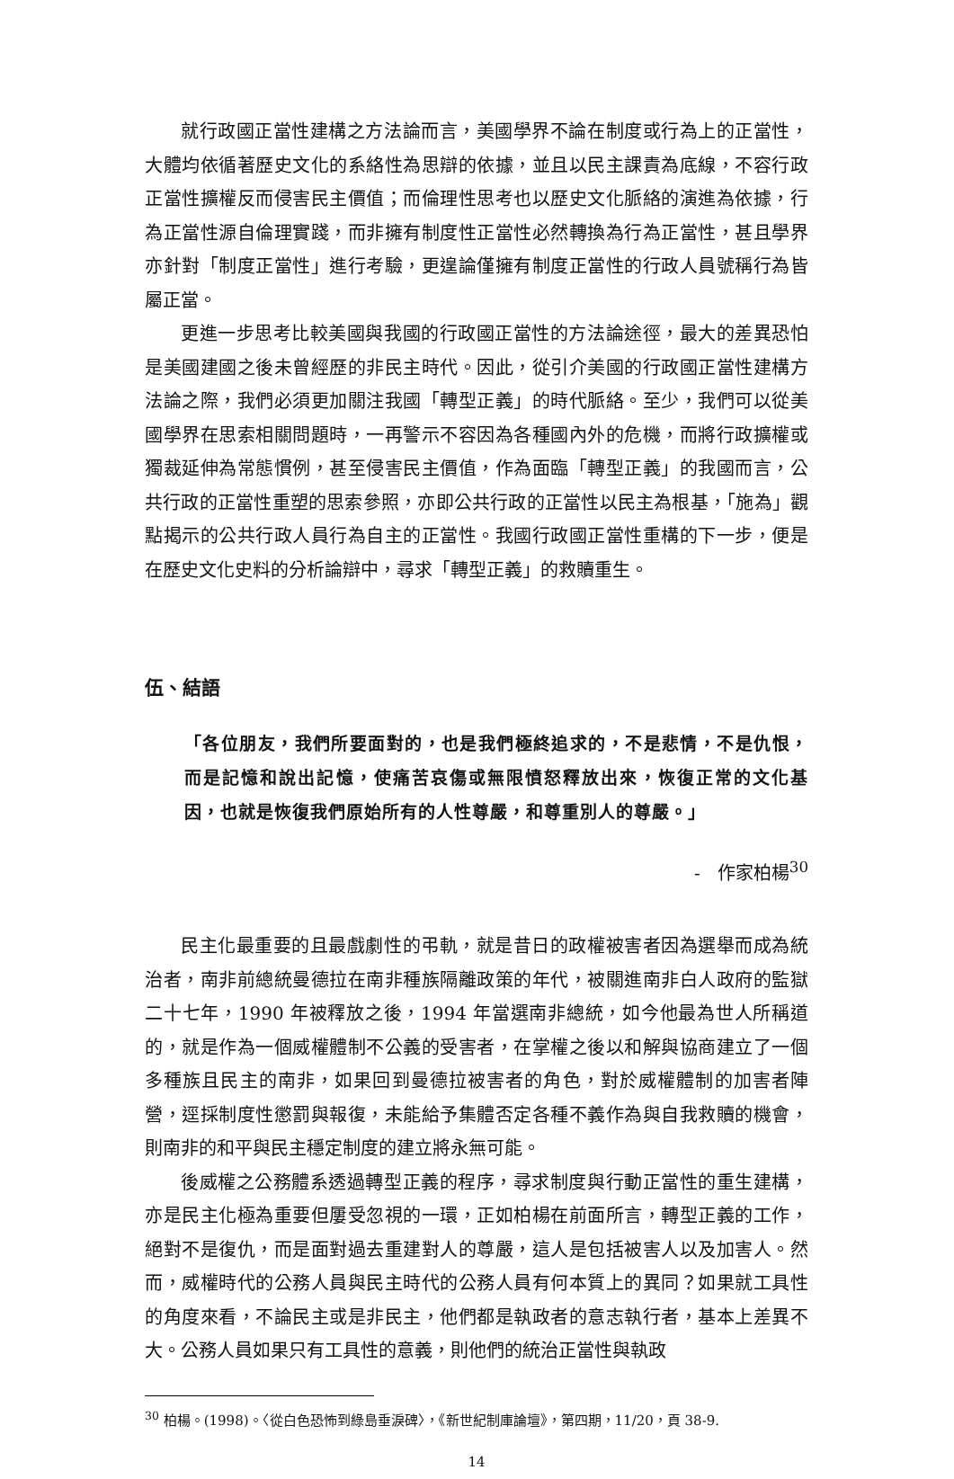就行政國正當性建構之方法論而言，美國學界不論在制度或行為上的正當性，大體均依循著歷史文化的系絡性為思辯的依據，並且以民主課責為底線，不容行政正當性擴權反而侵害民主價值；而倫理性思考也以歷史文化脈絡的演進為依據，行為正當性源自倫理實踐，而非擁有制度性正當性必然轉換為行為正當性，甚且學界亦針對「制度正當性」進行考驗，更遑論僅擁有制度正當性的行政人員號稱行為皆屬正當。
更進一步思考比較美國與我國的行政國正當性的方法論途徑，最大的差異恐怕是美國建國之後未曾經歷的非民主時代。因此，從引介美國的行政國正當性建構方法論之際，我們必須更加關注我國「轉型正義」的時代脈絡。至少，我們可以從美國學界在思索相關問題時，一再警示不容因為各種國內外的危機，而將行政擴權或獨裁延伸為常態慣例，甚至侵害民主價值，作為面臨「轉型正義」的我國而言，公共行政的正當性重塑的思索參照，亦即公共行政的正當性以民主為根基，「施為」觀點揭示的公共行政人員行為自主的正當性。我國行政國正當性重構的下一步，便是在歷史文化史料的分析論辯中，尋求「轉型正義」的救贖重生。
伍、結語
「各位朋友，我們所要面對的，也是我們極終追求的，不是悲情，不是仇恨，而是記憶和說出記憶，使痛苦哀傷或無限憤怒釋放出來，恢復正常的文化基因，也就是恢復我們原始所有的人性尊嚴，和尊重別人的尊嚴。」
- 作家柏楊<sup>30</sup>
民主化最重要的且最戲劇性的弔軌，就是昔日的政權被害者因為選舉而成為統治者，南非前總統曼德拉在南非種族隔離政策的年代，被關進南非白人政府的監獄二十七年，1990 年被釋放之後，1994 年當選南非總統，如今他最為世人所稱道的，就是作為一個威權體制不公義的受害者，在掌權之後以和解與協商建立了一個多種族且民主的南非，如果回到曼德拉被害者的角色，對於威權體制的加害者陣營，逕採制度性懲罰與報復，未能給予集體否定各種不義作為與自我救贖的機會，則南非的和平與民主穩定制度的建立將永無可能。
後威權之公務體系透過轉型正義的程序，尋求制度與行動正當性的重生建構，亦是民主化極為重要但屢受忽視的一環，正如柏楊在前面所言，轉型正義的工作，絕對不是復仇，而是面對過去重建對人的尊嚴，這人是包括被害人以及加害人。然而，威權時代的公務人員與民主時代的公務人員有何本質上的異同？如果就工具性的角度來看，不論民主或是非民主，他們都是執政者的意志執行者，基本上差異不大。公務人員如果只有工具性的意義，則他們的統治正當性與執政
<sup>30</sup> 柏楊。(1998)。〈從白色恐怖到綠島垂淚碑〉，《新世紀制庫論壇》，第四期，11/20，頁 38-9.
14